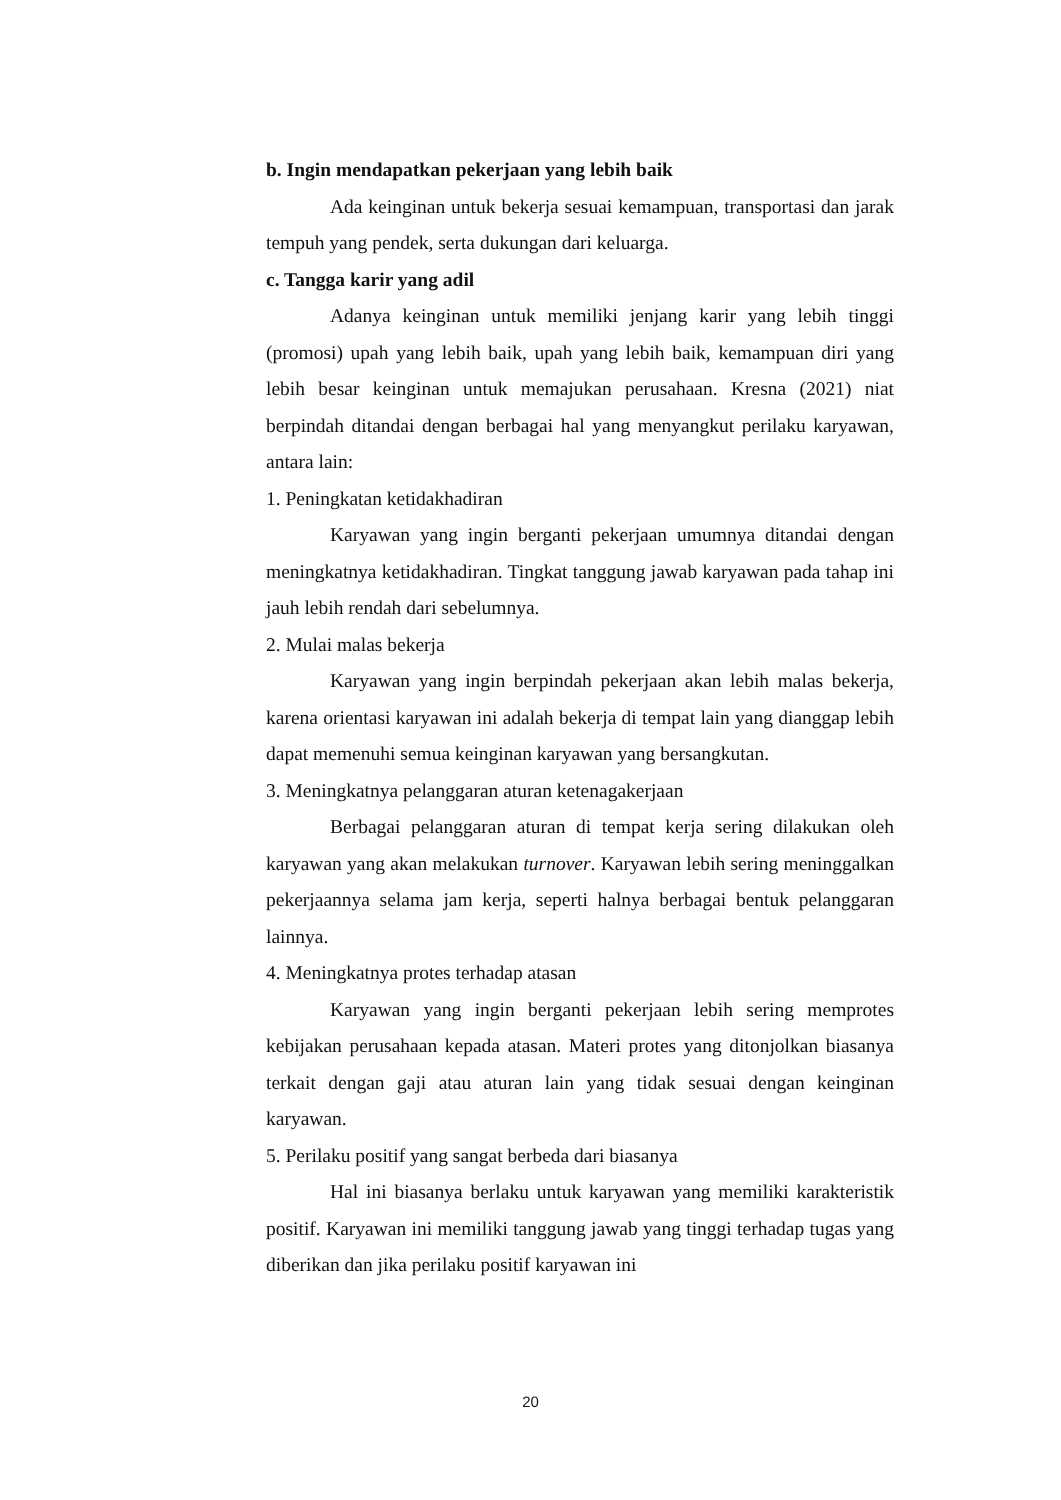b. Ingin mendapatkan pekerjaan yang lebih baik
Ada keinginan untuk bekerja sesuai kemampuan, transportasi dan jarak tempuh yang pendek, serta dukungan dari keluarga.
c. Tangga karir yang adil
Adanya keinginan untuk memiliki jenjang karir yang lebih tinggi (promosi) upah yang lebih baik, upah yang lebih baik, kemampuan diri yang lebih besar keinginan untuk memajukan perusahaan. Kresna (2021) niat berpindah ditandai dengan berbagai hal yang menyangkut perilaku karyawan, antara lain:
1. Peningkatan ketidakhadiran
Karyawan yang ingin berganti pekerjaan umumnya ditandai dengan meningkatnya ketidakhadiran. Tingkat tanggung jawab karyawan pada tahap ini jauh lebih rendah dari sebelumnya.
2. Mulai malas bekerja
Karyawan yang ingin berpindah pekerjaan akan lebih malas bekerja, karena orientasi karyawan ini adalah bekerja di tempat lain yang dianggap lebih dapat memenuhi semua keinginan karyawan yang bersangkutan.
3. Meningkatnya pelanggaran aturan ketenagakerjaan
Berbagai pelanggaran aturan di tempat kerja sering dilakukan oleh karyawan yang akan melakukan turnover. Karyawan lebih sering meninggalkan pekerjaannya selama jam kerja, seperti halnya berbagai bentuk pelanggaran lainnya.
4. Meningkatnya protes terhadap atasan
Karyawan yang ingin berganti pekerjaan lebih sering memprotes kebijakan perusahaan kepada atasan. Materi protes yang ditonjolkan biasanya terkait dengan gaji atau aturan lain yang tidak sesuai dengan keinginan karyawan.
5. Perilaku positif yang sangat berbeda dari biasanya
Hal ini biasanya berlaku untuk karyawan yang memiliki karakteristik positif. Karyawan ini memiliki tanggung jawab yang tinggi terhadap tugas yang diberikan dan jika perilaku positif karyawan ini
20